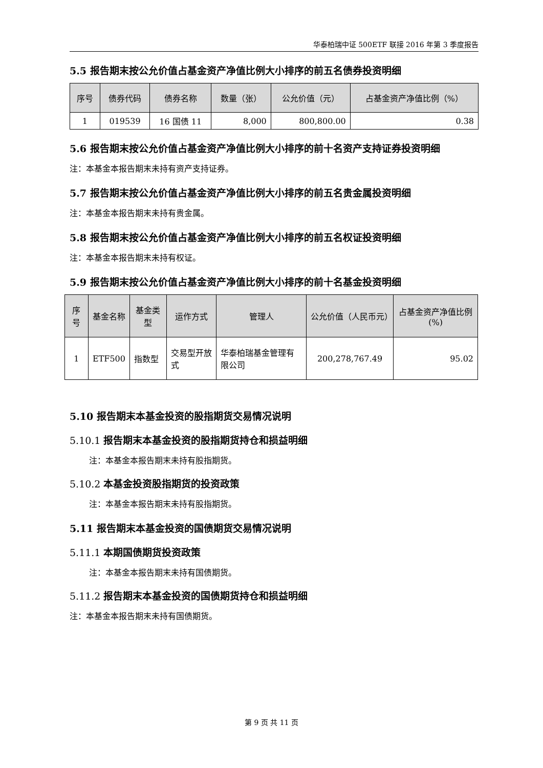华泰柏瑞中证 500ETF 联接 2016 年第 3 季度报告
5.5 报告期末按公允价值占基金资产净值比例大小排序的前五名债券投资明细
| 序号 | 债券代码 | 债券名称 | 数量（张） | 公允价值（元） | 占基金资产净值比例（%） |
| --- | --- | --- | --- | --- | --- |
| 1 | 019539 | 16 国债 11 | 8,000 | 800,800.00 | 0.38 |
5.6 报告期末按公允价值占基金资产净值比例大小排序的前十名资产支持证券投资明细
注：本基金本报告期末未持有资产支持证券。
5.7 报告期末按公允价值占基金资产净值比例大小排序的前五名贵金属投资明细
注：本基金本报告期末未持有贵金属。
5.8 报告期末按公允价值占基金资产净值比例大小排序的前五名权证投资明细
注：本基金本报告期末未持有权证。
5.9 报告期末按公允价值占基金资产净值比例大小排序的前十名基金投资明细
| 序号 | 基金名称 | 基金类型 | 运作方式 | 管理人 | 公允价值（人民币元） | 占基金资产净值比例(%) |
| --- | --- | --- | --- | --- | --- | --- |
| 1 | ETF500 | 指数型 | 交易型开放式 | 华泰柏瑞基金管理有限公司 | 200,278,767.49 | 95.02 |
5.10 报告期末本基金投资的股指期货交易情况说明
5.10.1 报告期末本基金投资的股指期货持仓和损益明细
注：本基金本报告期末未持有股指期货。
5.10.2 本基金投资股指期货的投资政策
注：本基金本报告期末未持有股指期货。
5.11 报告期末本基金投资的国债期货交易情况说明
5.11.1 本期国债期货投资政策
注：本基金本报告期末未持有国债期货。
5.11.2 报告期末本基金投资的国债期货持仓和损益明细
注：本基金本报告期末未持有国债期货。
第 9 页 共 11 页